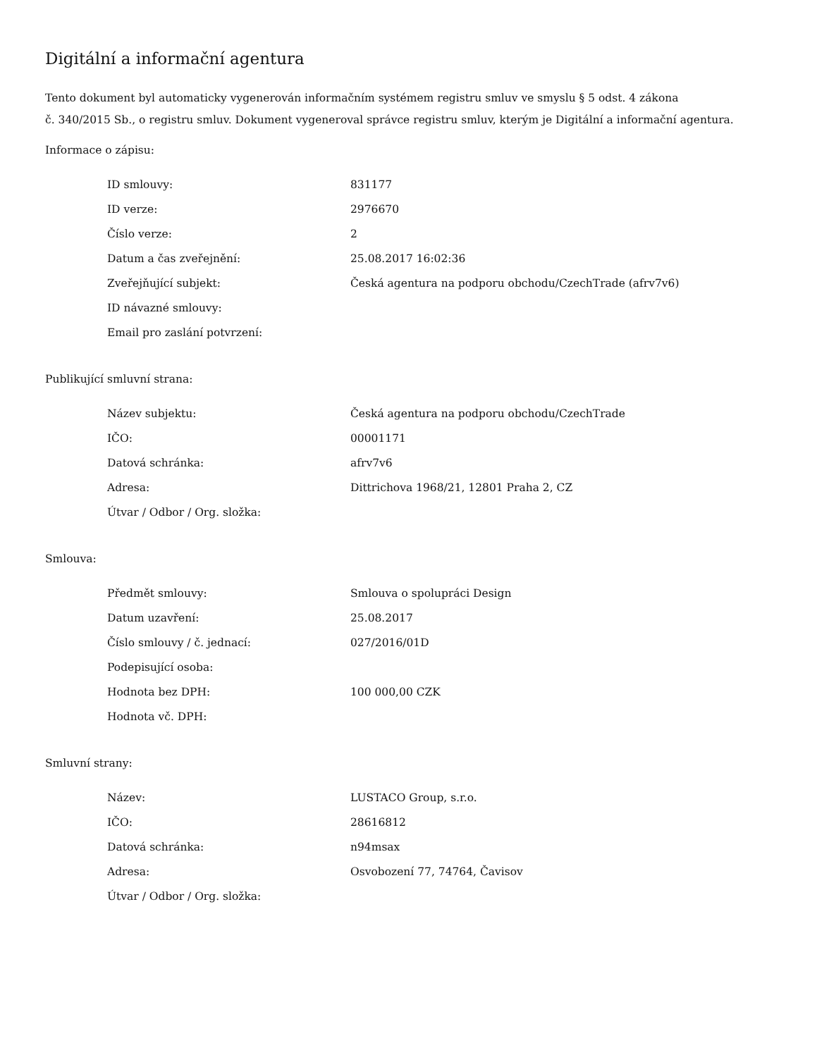Digitální a informační agentura
Tento dokument byl automaticky vygenerován informačním systémem registru smluv ve smyslu § 5 odst. 4 zákona
č. 340/2015 Sb., o registru smluv. Dokument vygeneroval správce registru smluv, kterým je Digitální a informační agentura.
Informace o zápisu:
| ID smlouvy: | 831177 |
| ID verze: | 2976670 |
| Číslo verze: | 2 |
| Datum a čas zveřejnění: | 25.08.2017 16:02:36 |
| Zveřejňující subjekt: | Česká agentura na podporu obchodu/CzechTrade (afrv7v6) |
| ID návazné smlouvy: | |
| Email pro zaslání potvrzení: | |
Publikující smluvní strana:
| Název subjektu: | Česká agentura na podporu obchodu/CzechTrade |
| IČO: | 00001171 |
| Datová schránka: | afrv7v6 |
| Adresa: | Dittrichova 1968/21, 12801 Praha 2, CZ |
| Útvar / Odbor / Org. složka: | |
Smlouva:
| Předmět smlouvy: | Smlouva o spolupráci Design |
| Datum uzavření: | 25.08.2017 |
| Číslo smlouvy / č. jednací: | 027/2016/01D |
| Podepisující osoba: | |
| Hodnota bez DPH: | 100 000,00 CZK |
| Hodnota vč. DPH: | |
Smluvní strany:
| Název: | LUSTACO Group, s.r.o. |
| IČO: | 28616812 |
| Datová schránka: | n94msax |
| Adresa: | Osvobození 77, 74764, Čavisov |
| Útvar / Odbor / Org. složka: | |